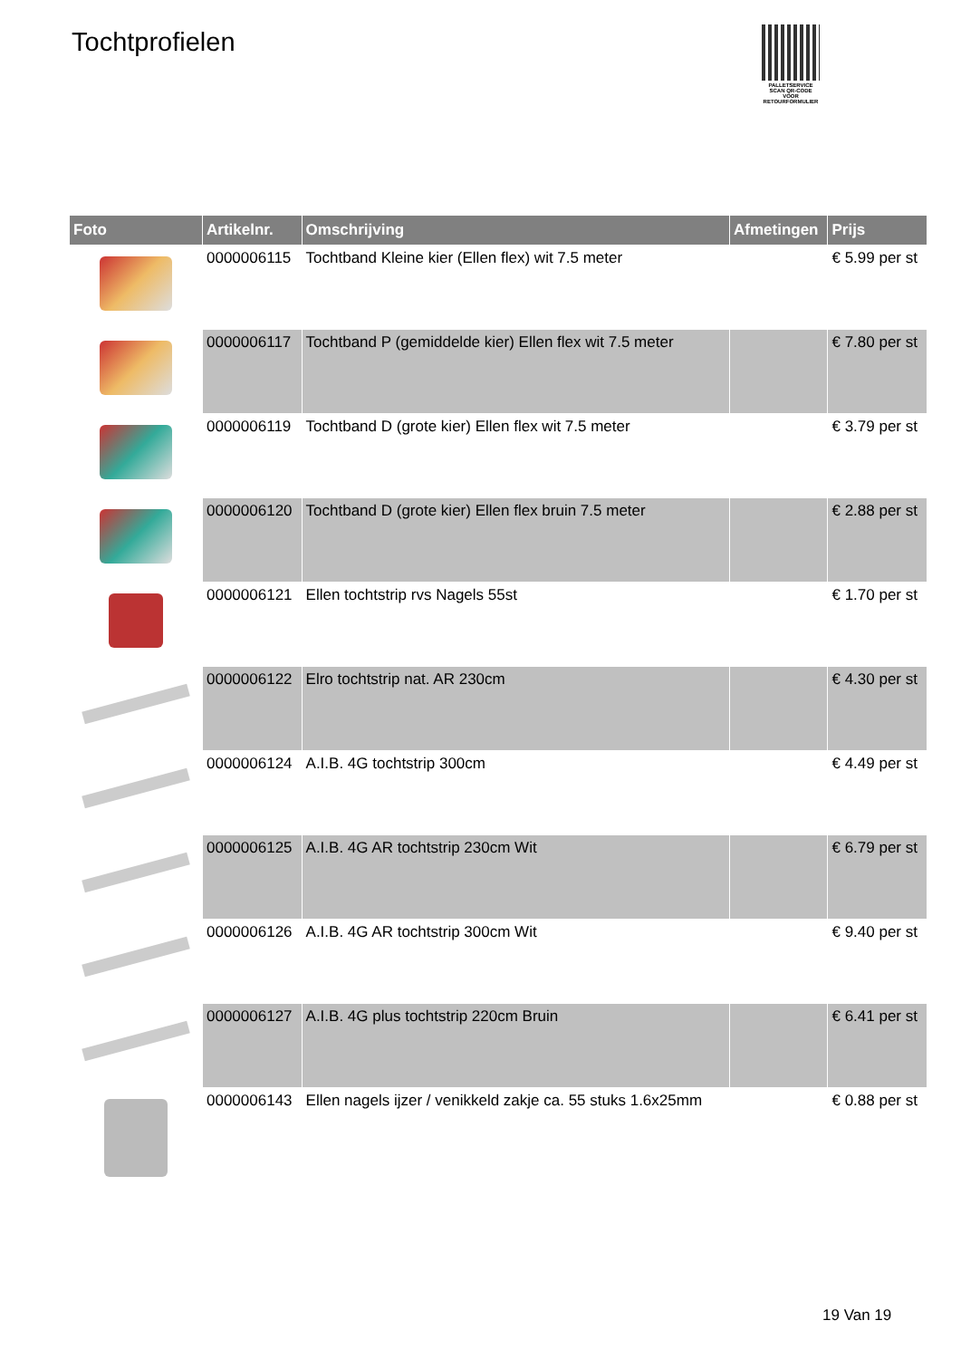Tochtprofielen
PALLETSERVICE
SCAN QR-CODE VOOR RETOURFORMULIER
| Foto | Artikelnr. | Omschrijving | Afmetingen | Prijs |
| --- | --- | --- | --- | --- |
| | 0000006115 | Tochtband Kleine kier (Ellen flex) wit 7.5 meter | | € 5.99 per st |
| | 0000006117 | Tochtband P (gemiddelde kier) Ellen flex wit 7.5 meter | | € 7.80 per st |
| | 0000006119 | Tochtband D (grote kier) Ellen flex wit 7.5 meter | | € 3.79 per st |
| | 0000006120 | Tochtband D (grote kier) Ellen flex bruin 7.5 meter | | € 2.88 per st |
| | 0000006121 | Ellen tochtstrip rvs Nagels 55st | | € 1.70 per st |
| | 0000006122 | Elro tochtstrip nat. AR 230cm | | € 4.30 per st |
| | 0000006124 | A.I.B. 4G tochtstrip 300cm | | € 4.49 per st |
| | 0000006125 | A.I.B. 4G AR tochtstrip 230cm Wit | | € 6.79 per st |
| | 0000006126 | A.I.B. 4G AR tochtstrip 300cm Wit | | € 9.40 per st |
| | 0000006127 | A.I.B. 4G plus tochtstrip 220cm Bruin | | € 6.41 per st |
| | 0000006143 | Ellen nagels ijzer / venikkeld zakje ca. 55 stuks 1.6x25mm | | € 0.88 per st |
19 Van 19